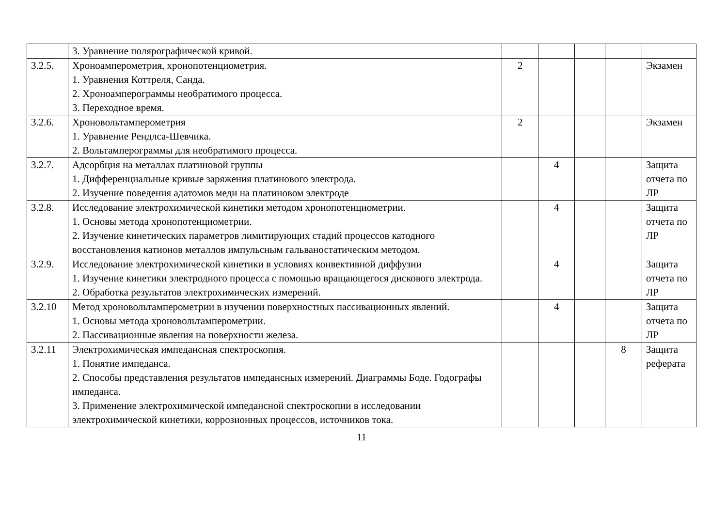| | 3. Уравнение полярографической кривой. | | | | | |
| 3.2.5. | Хроноамперометрия, хронопотенциометрия. 1. Уравнения Коттреля, Санда. 2. Хроноамперограммы необратимого процесса. 3. Переходное время. | 2 | | | | Экзамен |
| 3.2.6. | Хроновольтамперометрия 1. Уравнение Рендлса-Шевчика. 2. Вольтамперограммы для необратимого процесса. | 2 | | | | Экзамен |
| 3.2.7. | Адсорбция на металлах платиновой группы 1. Дифференциальные кривые заряжения платинового электрода. 2. Изучение поведения адатомов меди на платиновом электроде | | 4 | | | Защита отчета по ЛР |
| 3.2.8. | Исследование электрохимической кинетики методом хронопотенциометрии. 1. Основы метода хронопотенциометрии. 2. Изучение кинетических параметров лимитирующих стадий процессов катодного восстановления катионов металлов импульсным гальваностатическим методом. | | 4 | | | Защита отчета по ЛР |
| 3.2.9. | Исследование электрохимической кинетики в условиях конвективной диффузии 1. Изучение кинетики электродного процесса с помощью вращающегося дискового электрода. 2. Обработка результатов электрохимических измерений. | | 4 | | | Защита отчета по ЛР |
| 3.2.10 | Метод хроновольтамперометрии в изучении поверхностных пассивационных явлений. 1. Основы метода хроновольтамперометрии. 2. Пассивационные явления на поверхности железа. | | 4 | | | Защита отчета по ЛР |
| 3.2.11 | Электрохимическая импедансная спектроскопия. 1. Понятие импеданса. 2. Способы представления результатов импедансных измерений. Диаграммы Боде. Годографы импеданса. 3. Применение электрохимической импедансной спектроскопии в исследовании электрохимической кинетики, коррозионных процессов, источников тока. | | | | 8 | Защита реферата |
11